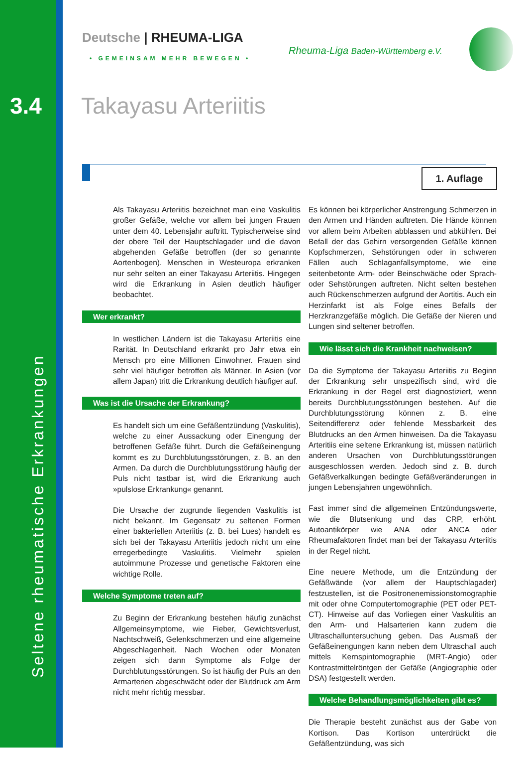3.4
Seltene rheumatische Erkrankungen
Deutsche | RHEUMA-LIGA
• GEMEINSAM MEHR BEWEGEN •
Rheuma-Liga Baden-Württemberg e.V.
Takayasu Arteriitis
1. Auflage
Als Takayasu Arteriitis bezeichnet man eine Vaskulitis großer Gefäße, welche vor allem bei jungen Frauen unter dem 40. Lebensjahr auftritt. Typischerweise sind der obere Teil der Hauptschlagader und die davon abgehenden Gefäße betroffen (der so genannte Aortenbogen). Menschen in Westeuropa erkranken nur sehr selten an einer Takayasu Arteriitis. Hingegen wird die Erkrankung in Asien deutlich häufiger beobachtet.
Wer erkrankt?
In westlichen Ländern ist die Takayasu Arteriitis eine Rarität. In Deutschland erkrankt pro Jahr etwa ein Mensch pro eine Millionen Einwohner. Frauen sind sehr viel häufiger betroffen als Männer. In Asien (vor allem Japan) tritt die Erkrankung deutlich häufiger auf.
Was ist die Ursache der Erkrankung?
Es handelt sich um eine Gefäßentzündung (Vaskulitis), welche zu einer Aussackung oder Einengung der betroffenen Gefäße führt. Durch die Gefäßeinengung kommt es zu Durchblutungsstörungen, z. B. an den Armen. Da durch die Durchblutungsstörung häufig der Puls nicht tastbar ist, wird die Erkrankung auch »pulslose Erkrankung« genannt.
Die Ursache der zugrunde liegenden Vaskulitis ist nicht bekannt. Im Gegensatz zu seltenen Formen einer bakteriellen Arteriitis (z. B. bei Lues) handelt es sich bei der Takayasu Arteriitis jedoch nicht um eine erregerbedingte Vaskulitis. Vielmehr spielen autoimmune Prozesse und genetische Faktoren eine wichtige Rolle.
Welche Symptome treten auf?
Zu Beginn der Erkrankung bestehen häufig zunächst Allgemeinsymptome, wie Fieber, Gewichtsverlust, Nachtschweiß, Gelenkschmerzen und eine allgemeine Abgeschlagenheit. Nach Wochen oder Monaten zeigen sich dann Symptome als Folge der Durchblutungsstörungen. So ist häufig der Puls an den Armarterien abgeschwächt oder der Blutdruck am Arm nicht mehr richtig messbar.
Es können bei körperlicher Anstrengung Schmerzen in den Armen und Händen auftreten. Die Hände können vor allem beim Arbeiten abblassen und abkühlen. Bei Befall der das Gehirn versorgenden Gefäße können Kopfschmerzen, Sehstörungen oder in schweren Fällen auch Schlaganfallsymptome, wie eine seitenbetonte Arm- oder Beinschwäche oder Sprach- oder Sehstörungen auftreten. Nicht selten bestehen auch Rückenschmerzen aufgrund der Aortitis. Auch ein Herzinfarkt ist als Folge eines Befalls der Herzkranzgefäße möglich. Die Gefäße der Nieren und Lungen sind seltener betroffen.
Wie lässt sich die Krankheit nachweisen?
Da die Symptome der Takayasu Arteriitis zu Beginn der Erkrankung sehr unspezifisch sind, wird die Erkrankung in der Regel erst diagnostiziert, wenn bereits Durchblutungsstörungen bestehen. Auf die Durchblutungsstörung können z. B. eine Seitendifferenz oder fehlende Messbarkeit des Blutdrucks an den Armen hinweisen. Da die Takayasu Arteritiis eine seltene Erkrankung ist, müssen natürlich anderen Ursachen von Durchblutungsstörungen ausgeschlossen werden. Jedoch sind z. B. durch Gefäßverkalkungen bedingte Gefäßveränderungen in jungen Lebensjahren ungewöhnlich.
Fast immer sind die allgemeinen Entzündungswerte, wie die Blutsenkung und das CRP, erhöht. Autoantikörper wie ANA oder ANCA oder Rheumafaktoren findet man bei der Takayasu Arteriitis in der Regel nicht.
Eine neuere Methode, um die Entzündung der Gefäßwände (vor allem der Hauptschlagader) festzustellen, ist die Positronenemissionstomographie mit oder ohne Computertomographie (PET oder PET-CT). Hinweise auf das Vorliegen einer Vaskulitis an den Arm- und Halsarterien kann zudem die Ultraschalluntersuchung geben. Das Ausmaß der Gefäßeinengungen kann neben dem Ultraschall auch mittels Kernspintomographie (MRT-Angio) oder Kontrastmittelröntgen der Gefäße (Angiographie oder DSA) festgestellt werden.
Welche Behandlungsmöglichkeiten gibt es?
Die Therapie besteht zunächst aus der Gabe von Kortison. Das Kortison unterdrückt die Gefäßentzündung, was sich